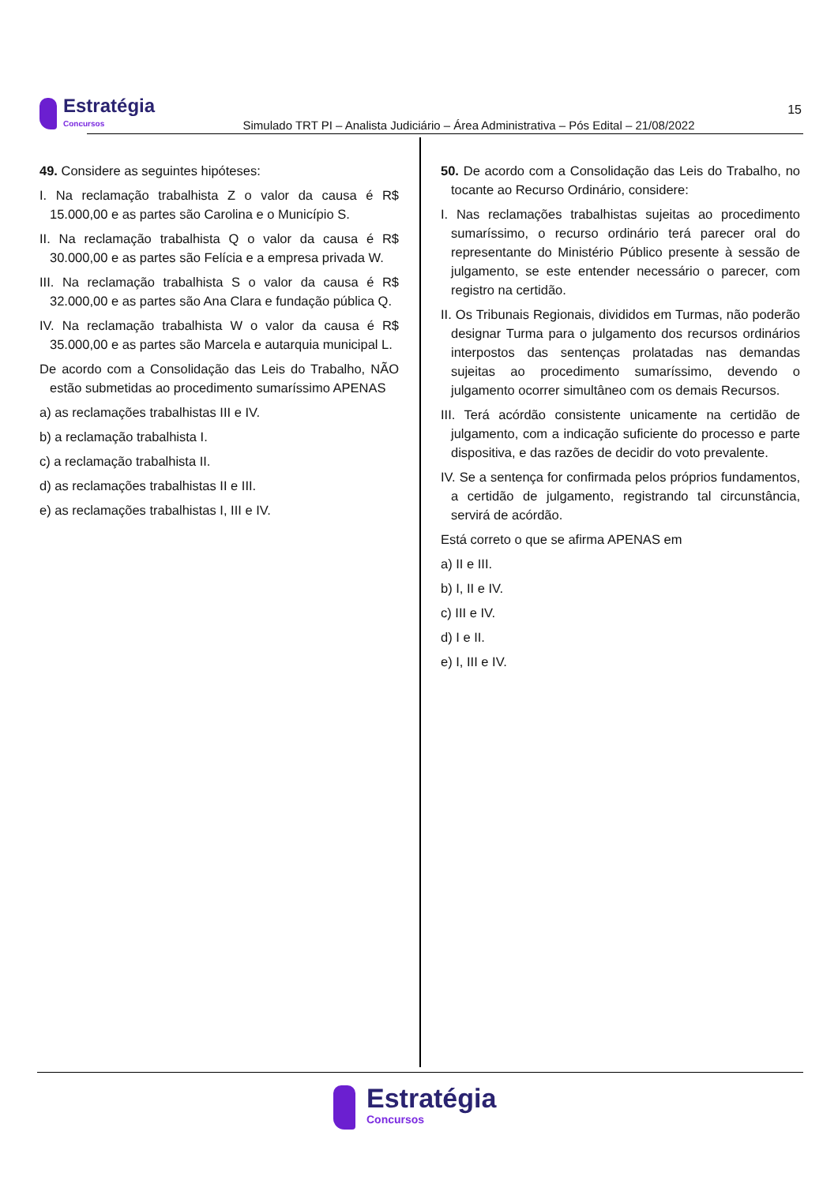Estratégia
Concursos
15
Simulado TRT PI – Analista Judiciário – Área Administrativa – Pós Edital – 21/08/2022
49. Considere as seguintes hipóteses:
I. Na reclamação trabalhista Z o valor da causa é R$ 15.000,00 e as partes são Carolina e o Município S.
II. Na reclamação trabalhista Q o valor da causa é R$ 30.000,00 e as partes são Felícia e a empresa privada W.
III. Na reclamação trabalhista S o valor da causa é R$ 32.000,00 e as partes são Ana Clara e fundação pública Q.
IV. Na reclamação trabalhista W o valor da causa é R$ 35.000,00 e as partes são Marcela e autarquia municipal L.
De acordo com a Consolidação das Leis do Trabalho, NÃO estão submetidas ao procedimento sumaríssimo APENAS
a) as reclamações trabalhistas III e IV.
b) a reclamação trabalhista I.
c) a reclamação trabalhista II.
d) as reclamações trabalhistas II e III.
e) as reclamações trabalhistas I, III e IV.
50. De acordo com a Consolidação das Leis do Trabalho, no tocante ao Recurso Ordinário, considere:
I. Nas reclamações trabalhistas sujeitas ao procedimento sumaríssimo, o recurso ordinário terá parecer oral do representante do Ministério Público presente à sessão de julgamento, se este entender necessário o parecer, com registro na certidão.
II. Os Tribunais Regionais, divididos em Turmas, não poderão designar Turma para o julgamento dos recursos ordinários interpostos das sentenças prolatadas nas demandas sujeitas ao procedimento sumaríssimo, devendo o julgamento ocorrer simultâneo com os demais Recursos.
III. Terá acórdão consistente unicamente na certidão de julgamento, com a indicação suficiente do processo e parte dispositiva, e das razões de decidir do voto prevalente.
IV. Se a sentença for confirmada pelos próprios fundamentos, a certidão de julgamento, registrando tal circunstância, servirá de acórdão.
Está correto o que se afirma APENAS em
a) II e III.
b) I, II e IV.
c) III e IV.
d) I e II.
e) I, III e IV.
Estratégia
Concursos